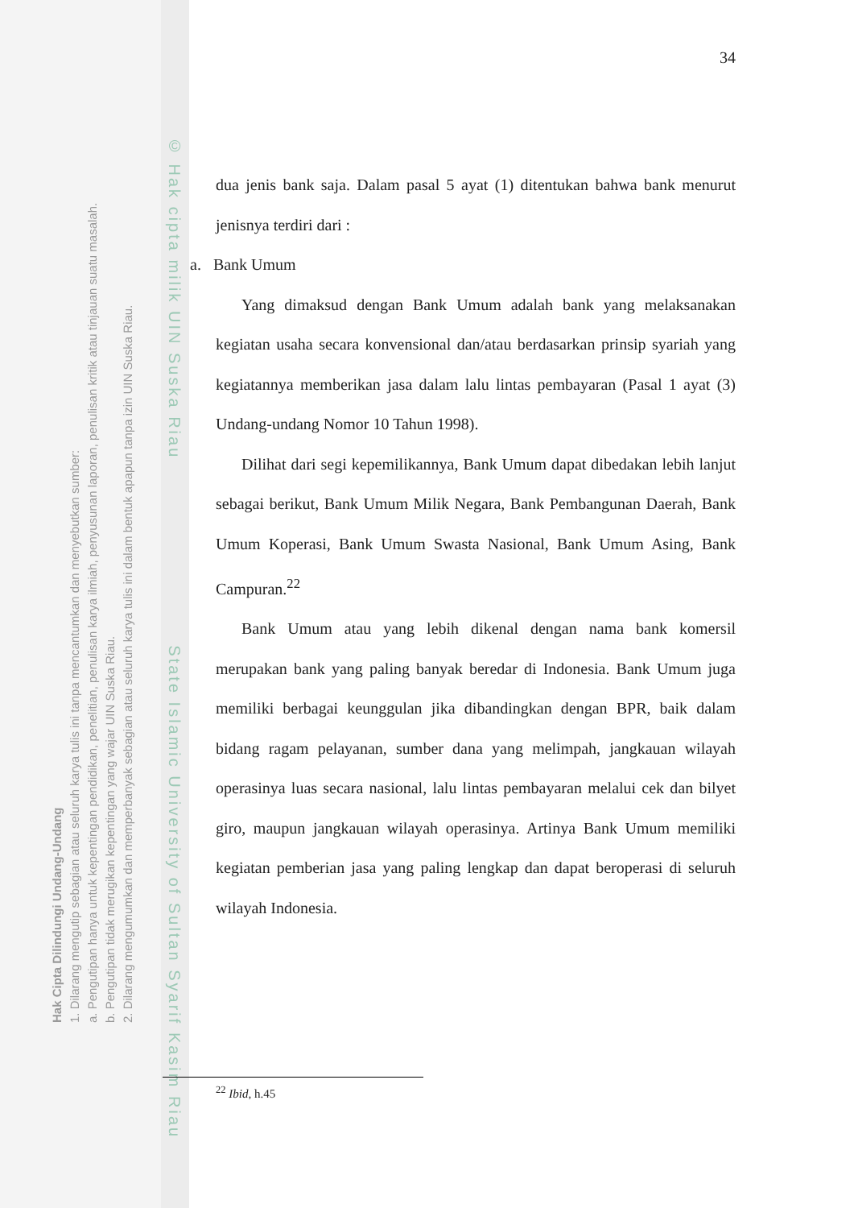© Hak cipta milik UIN Suska Riau State Islamic University of Sultan Syarif Kasim Riau
Hak Cipta Dilindungi Undang-Undang
1. Dilarang mengutip sebagian atau seluruh karya tulis ini tanpa mencantumkan dan menyebutkan sumber:
a. Pengutipan hanya untuk kepentingan pendidikan, penelitian, penulisan karya ilmiah, penyusunan laporan, penulisan kritik atau tinjauan suatu masalah.
b. Pengutipan tidak merugikan kepentingan yang wajar UIN Suska Riau.
2. Dilarang mengumumkan dan memperbanyak sebagian atau seluruh karya tulis ini dalam bentuk apapun tanpa izin UIN Suska Riau.
34
dua jenis bank saja. Dalam pasal 5 ayat (1) ditentukan bahwa bank menurut jenisnya terdiri dari :
a. Bank Umum
Yang dimaksud dengan Bank Umum adalah bank yang melaksanakan kegiatan usaha secara konvensional dan/atau berdasarkan prinsip syariah yang kegiatannya memberikan jasa dalam lalu lintas pembayaran (Pasal 1 ayat (3) Undang-undang Nomor 10 Tahun 1998).
Dilihat dari segi kepemilikannya, Bank Umum dapat dibedakan lebih lanjut sebagai berikut, Bank Umum Milik Negara, Bank Pembangunan Daerah, Bank Umum Koperasi, Bank Umum Swasta Nasional, Bank Umum Asing, Bank Campuran.<sup>22</sup>
Bank Umum atau yang lebih dikenal dengan nama bank komersil merupakan bank yang paling banyak beredar di Indonesia. Bank Umum juga memiliki berbagai keunggulan jika dibandingkan dengan BPR, baik dalam bidang ragam pelayanan, sumber dana yang melimpah, jangkauan wilayah operasinya luas secara nasional, lalu lintas pembayaran melalui cek dan bilyet giro, maupun jangkauan wilayah operasinya. Artinya Bank Umum memiliki kegiatan pemberian jasa yang paling lengkap dan dapat beroperasi di seluruh wilayah Indonesia.
<sup>22</sup> Ibid, h.45